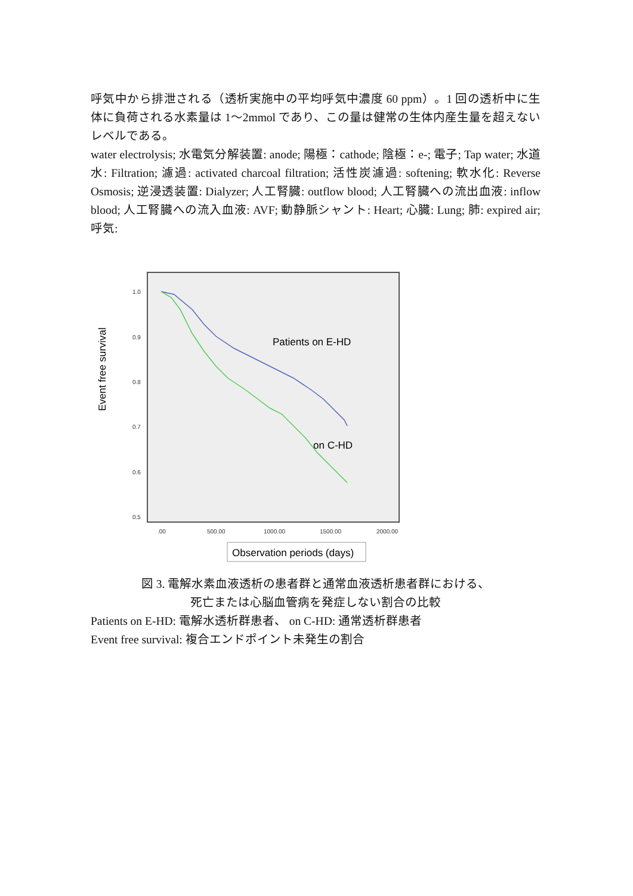呼気中から排泄される（透析実施中の平均呼気中濃度 60 ppm）。1 回の透析中に生体に負荷される水素量は 1〜2mmol であり、この量は健常の生体内産生量を超えないレベルである。
water electrolysis; 水電気分解装置: anode; 陽極：cathode; 陰極：e-; 電子; Tap water; 水道水: Filtration; 濾過: activated charcoal filtration; 活性炭濾過: softening; 軟水化: Reverse Osmosis; 逆浸透装置: Dialyzer; 人工腎臓: outflow blood; 人工腎臓への流出血液: inflow blood; 人工腎臓への流入血液: AVF; 動静脈シャント: Heart; 心臓: Lung; 肺: expired air; 呼気:
Event free survival
1.0
0.9
0.8
0.7
0.6
0.5
.00
500.00
1000.00
1500.00
2000.00
Patients on E-HD
on C-HD
Observation periods (days)
図 3. 電解水素血液透析の患者群と通常血液透析患者群における、
死亡または心脳血管病を発症しない割合の比較
Patients on E-HD: 電解水透析群患者、 on C-HD: 通常透析群患者
Event free survival: 複合エンドポイント未発生の割合